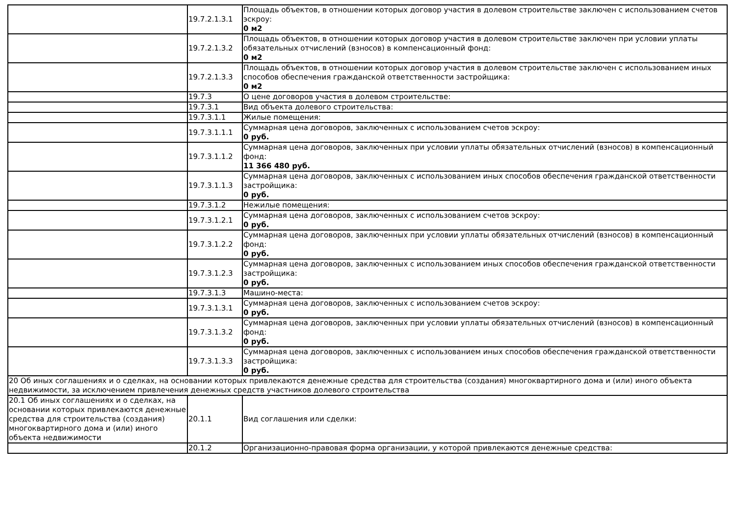| | 19.7.2.1.3.1 | Площадь объектов, в отношении которых договор участия в долевом строительстве заключен с использованием счетов эскроу: 0 м2 |
| | 19.7.2.1.3.2 | Площадь объектов, в отношении которых договор участия в долевом строительстве заключен при условии уплаты обязательных отчислений (взносов) в компенсационный фонд: 0 м2 |
| | 19.7.2.1.3.3 | Площадь объектов, в отношении которых договор участия в долевом строительстве заключен с использованием иных способов обеспечения гражданской ответственности застройщика: 0 м2 |
| | 19.7.3 | О цене договоров участия в долевом строительстве: |
| | 19.7.3.1 | Вид объекта долевого строительства: |
| | 19.7.3.1.1 | Жилые помещения: |
| | 19.7.3.1.1.1 | Суммарная цена договоров, заключенных с использованием счетов эскроу: 0 руб. |
| | 19.7.3.1.1.2 | Суммарная цена договоров, заключенных при условии уплаты обязательных отчислений (взносов) в компенсационный фонд: 11 366 480 руб. |
| | 19.7.3.1.1.3 | Суммарная цена договоров, заключенных с использованием иных способов обеспечения гражданской ответственности застройщика: 0 руб. |
| | 19.7.3.1.2 | Нежилые помещения: |
| | 19.7.3.1.2.1 | Суммарная цена договоров, заключенных с использованием счетов эскроу: 0 руб. |
| | 19.7.3.1.2.2 | Суммарная цена договоров, заключенных при условии уплаты обязательных отчислений (взносов) в компенсационный фонд: 0 руб. |
| | 19.7.3.1.2.3 | Суммарная цена договоров, заключенных с использованием иных способов обеспечения гражданской ответственности застройщика: 0 руб. |
| | 19.7.3.1.3 | Машино-места: |
| | 19.7.3.1.3.1 | Суммарная цена договоров, заключенных с использованием счетов эскроу: 0 руб. |
| | 19.7.3.1.3.2 | Суммарная цена договоров, заключенных при условии уплаты обязательных отчислений (взносов) в компенсационный фонд: 0 руб. |
| | 19.7.3.1.3.3 | Суммарная цена договоров, заключенных с использованием иных способов обеспечения гражданской ответственности застройщика: 0 руб. |
| 20 Об иных соглашениях и о сделках, на основании которых привлекаются денежные средства для строительства (создания) многоквартирного дома и (или) иного объекта недвижимости, за исключением привлечения денежных средств участников долевого строительства | | |
| 20.1 Об иных соглашениях и о сделках, на основании которых привлекаются денежные средства для строительства (создания) многоквартирного дома и (или) иного объекта недвижимости | 20.1.1 | Вид соглашения или сделки: |
| | 20.1.2 | Организационно-правовая форма организации, у которой привлекаются денежные средства: |